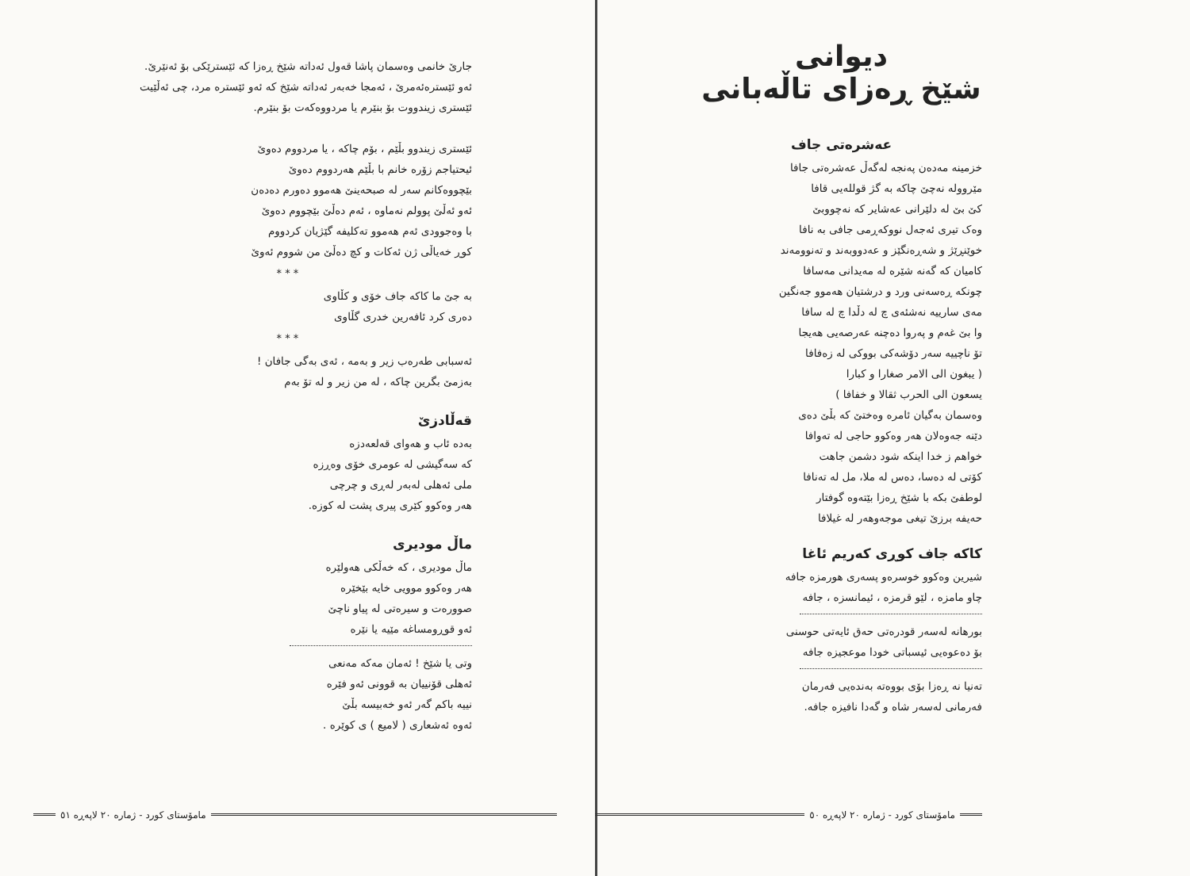دیوانی
شێخ ڕەزای تاڵەبانی
عەشرەتی جاف
خزمینە مەدەن پەنجە لەگەڵ عەشرەتی جافا
مێرووله نەچێ چاکە بە گژ قوللەیی قافا
کێ بێ لە دلێرانی عەشایر کە نەچووبێ
وەک تیری ئەجەل نووکەڕمی جافی بە نافا
خوێنڕێژ و شەڕەنگێز و عەدووبەند و تەنوومەند
کامیان کە گەنە شێرە لە مەیدانی مەسافا
چونکە ڕەسەنی ورد و درشتیان هەموو جەنگین
مەی سارییە نەشئەی چ لە دڵدا چ لە سافا
وا بێ غەم و پەروا دەچنە عەرصەیی هەیجا
تۆ ناچییە سەر دۆشەکی بووکی لە زەفافا
( یبغون الی الامر صغارا و کبارا
یسعون الی الحرب ثقالا و خفافا )
وەسمان بەگیان ئامرە وەختێ کە بڵێ دەی
دێنە جەوەلان هەر وەکوو حاجی لە تەوافا
خواهم ز خدا اینکه شود دشمن جاهت
کۆتی لە دەسا، دەس لە ملا، مل لە تەنافا
لوطفێ بکە با شێخ ڕەزا بێتەوە گوفتار
حەیفە برزێ تیغی موجەوهەر لە غیلافا
کاکە جاف کوڕی کەریم ئاغا
شیرین وەکوو خوسرەو پسەری هورمزە جافە
چاو مامزە ، لێو قرمزە ، ئیمانسزە ، جافە
بورهانە لەسەر قودرەتی حەق ئایەتی حوسنی
بۆ دەعوەیی ئیسباتی خودا موعجیزە جافە
تەنیا نە ڕەزا بۆی بووەتە بەندەیی فەرمان
فەرمانی لەسەر شاه و گەدا نافیزە جافە.
مامۆستای کورد - ژمارە ٢٠ لاپەڕە ٥٠
جارێ خانمی وەسمان پاشا قەول ئەداتە شێخ ڕەزا کە ئێسترێکی بۆ ئەنێرێ.
ئەو ئێسترەئەمرێ ، ئەمجا خەبەر ئەداتە شێخ کە ئەو ئێسترە مرد، چی ئەڵێیت
ئێستری زیندووت بۆ بنێرم یا مردووەکەت بۆ بنێرم.
ئێستری زیندوو بڵێم ، بۆم چاکە ، یا مردووم دەوێ
ئیحتیاجم زۆرە خانم با بڵێم هەردووم دەوێ
بێچووەکانم سەر لە صبحەینێ هەموو دەورم دەدەن
ئەو ئەڵێ پوولم نەماوە ، ئەم دەڵێ بێچووم دەوێ
با وەجوودی ئەم هەموو تەکلیفە گێژیان کردووم
کوڕ خەیاڵی ژن ئەکات و کچ دەڵێ من شووم ئەوێ
* * *
بە جێ ما کاکە جاف خۆی و کڵاوی
دەری کرد ئافەرین خدری گڵاوی
* * *
ئەسبابی طەرەب زیر و بەمە ، ئەی بەگی جافان !
بەزمێ بگرین چاکە ، لە من زیر و لە تۆ بەم
قەڵادزێ
بەدە ئاب و هەوای قەلعەدزە
کە سەگیشی لە عومری خۆی وەڕزە
ملی ئەهلی لەبەر لەڕی و چرچی
هەر وەکوو کێری پیری پشت لە کوزە.
ماڵ مودیری
ماڵ مودیری ، کە خەڵکی هەولێرە
هەر وەکوو موویی خایە بێخێرە
صوورەت و سیرەتی لە پیاو ناچێ
ئەو قوڕومساغە مێیە یا نێرە
وتی یا شێخ ! ئەمان مەکە مەنعی
ئەهلی قۆنییان بە قوونی ئەو فێرە
نییە باکم گەر ئەو خەبیسە بڵێ
ئەوە ئەشعاری ( لامیع ) ی کوێرە .
مامۆستای کورد - ژمارە ٢٠ لاپەڕە ٥١